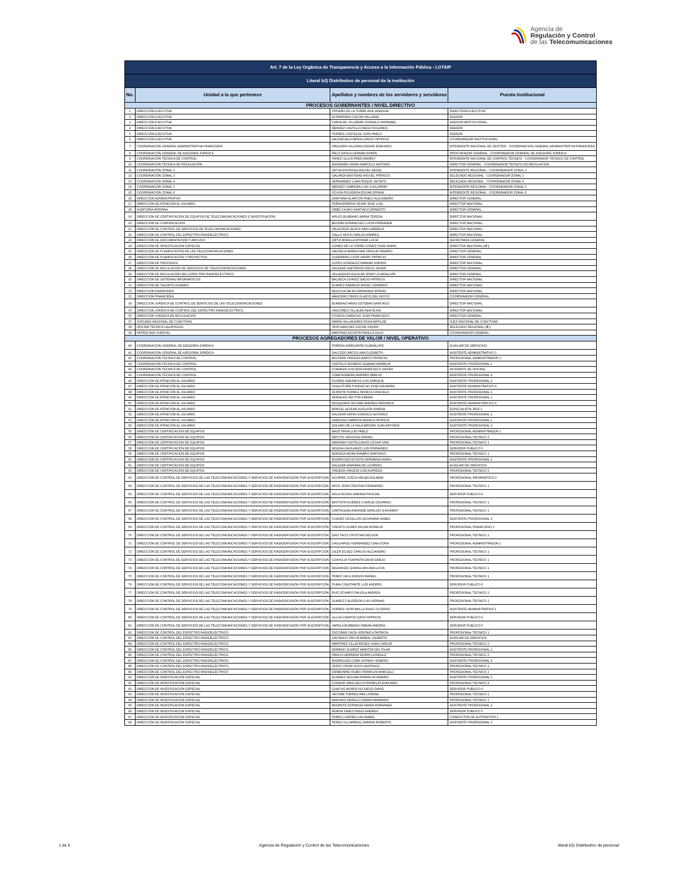Agencia de
Regulación y Control
de las Telecomunicaciones
| Art. 7 de la Ley Orgánica de Transparencia y Acceso a la Información Pública - LOTAIP | | | |
| --- | --- | --- | --- |
| Literal b2) Distributivo de personal de la institución | | | |
| No. | Unidad a la que pertenece | Apellidos y nombres de los servidores y servidoras | Puesto Institucional |
| PROCESOS GOBERNANTES / NIVEL DIRECTIVO | | | |
| 1 | DIRECCIÓN EJECUTIVA | PROAÑO DE LA TORRE ANA VANESSA | DIRECTORA EJECUTIVA |
| 2 | DIRECCIÓN EJECUTIVA | ALTAMIRANO OSCAR WILLIAMS | ASESOR |
| 3 | DIRECCIÓN EJECUTIVA | CARVAJAL VILLAMAR GONZALO NATANAEL | ASESOR INSTITUCIONAL |
| 4 | DIRECCIÓN EJECUTIVA | MENDEZ CASTILLO DIEGO ROLANDO | ASESOR |
| 5 | DIRECCIÓN EJECUTIVA | TORRES COSTALES JUAN PABLO | ASESOR |
| 6 | DIRECCIÓN EJECUTIVA | VALENZUELA MENA LORGIO PATRICIO | COORDINADOR INSTITUCIONAL |
| 7 | COORDINACIÓN GENERAL ADMINISTRATIVA FINANCIERA | ORQUERA VILLENAS EDGAR EDMUNDO | INTENDENTE NACIONAL DE GESTIÓN - COORDINACIÓN GENERAL ADMINISTRATIVA FINANCIERA |
| 8 | COORDINACIÓN GENERAL DE ASESORÍA JURÍDICA | PALIZ DAVILA HERNAN EFREN | PROCURADOR GENERAL - COORDINADOR GENERAL DE ASESORÍA JURÍDICA |
| 9 | COORDINACIÓN TÉCNICA DE CONTROL | YANEZ ULLOA FRED ANDREY | INTENDENTE NACIONAL DE CONTROL TÉCNICO - COORDINADOR TÉCNICO DE CONTROL |
| 10 | COORDINACIÓN TÉCNICA DE REGULACIÓN | AVENDAÑO MORA MARCELO ANTONIO | DIRECTOR GENERAL - COORDINADOR TÉCNICO DE REGULACIÓN |
| 11 | COORDINACIÓN ZONAL 2 | JATIVA ESPINOSA MIGUEL ANGEL | INTENDENTE REGIONAL - COORDINADOR ZONAL 2 |
| 12 | COORDINACIÓN ZONAL 3 | GALARZA BASTIDAS MIGUEL PATRICIO | DELEGADO REGIONAL - COORDINADOR ZONAL 3 |
| 13 | COORDINACIÓN ZONAL 4 | HERNANDEZ LUNA ROQUE JACINTO | DELEGADO REGIONAL - COORDINADOR ZONAL 4 |
| 14 | COORDINACIÓN ZONAL 5 | MENDEZ CABRERA LUIS GUILLERMO | INTENDENTE REGIONAL - COORDINADOR ZONAL 5 |
| 15 | COORDINACIÓN ZONAL 6 | OCHOA FIGUEROA EDGAR EFRAIN | INTENDENTE REGIONAL - COORDINADOR ZONAL 6 |
| 16 | DIRECCIÓN ADMINISTRATIVA | SANTIANA ALARCON PABLO ALEJANDRO | DIRECTOR GENERAL |
| 17 | DIRECCIÓN DE ATENCIÓN AL USUARIO | PEÑAHERRERA VEJAR JOSE LUIS | DIRECTOR NACIONAL |
| 18 | AUDITORÍA INTERNA | ORBE CAJIAO SANTIAGO ERNESTO | DIRECTOR GENERAL |
| 19 | DIRECCIÓN DE CERTIFICACIÓN DE EQUIPOS DE TELECOMUNICACIONES E INVESTIGACIÓN | AVILES BURBANO MARIA TERESA | DIRECTOR NACIONAL |
| 20 | DIRECCIÓN DE COMUNICACIÓN | BEGNINI DOMINGUEZ LUCIA FERNANDA | DIRECTOR NACIONAL |
| 21 | DIRECCIÓN DE CONTROL DE SERVICIOS DE TELECOMUNICACIONES | VALDIVIEZO BLACK ANA GABRIELA | DIRECTOR NACIONAL |
| 22 | DIRECCIÓN DE CONTROL DEL ESPECTRO RADIOELÉCTRICO | GALLO MOYA CARLOS ANDRES | DIRECTOR NACIONAL |
| 23 | DIRECCIÓN DE DOCUMENTACIÓN Y ARCHIVO | ORTIZ BONILLA MYRIAM LUCIA | SECRETARIA GENERAL |
| 24 | DIRECCIÓN DE INVESTIGACIÓN ESPECIAL | GOMEZ DE LA TORRE GOMEZ JOSE MARIA | DIRECTOR NACIONAL ( E ) |
| 25 | DIRECCIÓN DE PLANIFICACIÓN DE LAS TELECOMUNICACIONES | VALENCIA BARAHONA VIRGILIO RAMIRO | DIRECTOR GENERAL |
| 26 | DIRECCIÓN DE PLANIFICACIÓN Y PROYECTOS | GUERRERO LOOR HENRY PATRICIO | DIRECTOR GENERAL |
| 27 | DIRECCIÓN DE PROCESOS | LOPEZ GONZALEZ MARIAM SORAYA | DIRECTOR NACIONAL |
| 28 | DIRECCIÓN DE REGULACIÓN DE SERVICIOS DE TELECOMUNICACIONES | SALAZAR SAETEROS DIEGO JAVIER | DIRECTOR GENERAL |
| 29 | DIRECCIÓN DE REGULACIÓN DEL ESPECTRO RADIOELÉCTRICO | VELASQUEZ AGUILAR JENNY GUADALUPE | DIRECTOR GENERAL |
| 30 | DIRECCIÓN DE SISTEMAS INFORMÁTICOS | BALSECA CHAVEZ DIEGO PATRICIO | DIRECTOR NACIONAL |
| 31 | DIRECCIÓN DE TALENTO HUMANO | SUAREZ NARANJO ANGEL GERARDO | DIRECTOR NACIONAL |
| 32 | DIRECCIÓN FINANCIERA | SEGOVIA MEJIA FERNANDO EFRAÍN | DIRECTOR NACIONAL |
| 33 | DIRECCIÓN FINANCIERA | MANCERO PINOS GLADYS DEL ROCIO | COORDINADOR GENERAL |
| 34 | DIRECCIÓN JURÍDICA DE CONTROL DE SERVICIOS DE LAS TELECOMUNICACIONES | BURBANO ARIAS ESTEBAN SANTIAGO | DIRECTOR NACIONAL |
| 35 | DIRECCIÓN JURÍDICA DE CONTROL DEL ESPECTRO RADIOELÉCTRICO | VASCONEZ VILLALBA AIDA ELVIA | DIRECTOR NACIONAL |
| 36 | DIRECCIÓN JURÍDICA DE REGULACIÓN | POVEDA CAMACHO JUAN FRANCISCO | DIRECTOR GENERAL |
| 37 | JUZGADO NACIONAL DE COACTIVAS | MARIN VALLADARES ROSA MATILDE | JUEZ NACIONAL DE COACTIVAS |
| 38 | OFICINA TÉCNICA GALÁPAGOS | JAYA SANCHEZ OSCAR XAVIER | DELEGADO REGIONAL ( E ) |
| 39 | PATROCINIO JUDICIAL | MARTINEZ ACOSTA PADILLA JULIO | COORDINADOR GENERAL |
| PROCESOS AGREGADORES DE VALOR / NIVEL OPERATIVO | | | |
| 40 | COORDINACIÓN GENERAL DE ASESORÍA JURÍDICA | PORRAS MARGARITA GUADALUPE | AUXILIAR DE SERVICIOS |
| 41 | COORDINACIÓN GENERAL DE ASESORÍA JURÍDICA | SALCEDO ARCOS ANA ELIZABETH | ASISTENTE ADMINISTRATIVO 3 |
| 42 | COORDINACIÓN TÉCNICA DE CONTROL | BELTRAN VINUEZA MARCO PATRICIO | PROFESIONAL ADMINISTRADOR 3 |
| 43 | COORDINACIÓN TÉCNICA DE CONTROL | CASTILLO ROMERO SILBANA AMABILIA | ASISTENTE PROFESIONAL 1 |
| 44 | COORDINACIÓN TÉCNICA DE CONTROL | CHAMAZA CHICAIZA FRANCISCO XAVIER | AYUDANTE DE OFICINA |
| 45 | COORDINACIÓN TÉCNICA DE CONTROL | COBA ROMERO AMPARO MIREYA | ASISTENTE PROFESIONAL 4 |
| 46 | DIRECCIÓN DE ATENCIÓN AL USUARIO | FLORES SARANCHI LUIS ENRIQUE | ASISTENTE PROFESIONAL 2 |
| 47 | DIRECCIÓN DE ATENCIÓN AL USUARIO | GUALOTUÑA PUNGACHO JOSE EDUARDO | ASISTENTE ADMINISTRATIVO 4 |
| 48 | DIRECCIÓN DE ATENCIÓN AL USUARIO | IZURIETA TORRES MONICA GRACIELA | ASISTENTE PROFESIONAL 2 |
| 49 | DIRECCIÓN DE ATENCIÓN AL USUARIO | MORALES HECTOR FABIAN | ASISTENTE PROFESIONAL 1 |
| 50 | DIRECCIÓN DE ATENCIÓN AL USUARIO | MOSQUERA JACOME ANDREA VERONICA | ASISTENTE ADMINISTRATIVO 4 |
| 51 | DIRECCIÓN DE ATENCIÓN AL USUARIO | RENGEL ALVEAR AUGUSTA XIMENA | ESPECIALISTA JEFE 1 |
| 52 | DIRECCIÓN DE ATENCIÓN AL USUARIO | SALAZAR ESPIN GONZALO ALFONSO | ASISTENTE PROFESIONAL 1 |
| 53 | DIRECCIÓN DE ATENCIÓN AL USUARIO | SARZOSA CARRION MONICA PATRICIA | ASISTENTE PROFESIONAL 1 |
| 54 | DIRECCIÓN DE ATENCIÓN AL USUARIO | SOLANO DE LA SALA BROWN JUAN ANTONIO | ASISTENTE PROFESIONAL 3 |
| 55 | DIRECCIÓN DE CERTIFICACIÓN DE EQUIPOS | BAUZ TAPIA LUIS PABLO | PROFESIONAL ADMINISTRADOR 1 |
| 56 | DIRECCIÓN DE CERTIFICACIÓN DE EQUIPOS | MATUTE SAVICKAS RAFAEL | PROFESIONAL TECNICO 2 |
| 57 | DIRECCIÓN DE CERTIFICACIÓN DE EQUIPOS | MIRANDA CASTELLANOS CESAR IVAN | PROFESIONAL TECNICO 1 |
| 58 | DIRECCIÓN DE CERTIFICACIÓN DE EQUIPOS | MOLINA GAVILANEZ LUIS FERNANDO | SERVIDOR PUBLICO 5 |
| 59 | DIRECCIÓN DE CERTIFICACIÓN DE EQUIPOS | NORIEGA MORA RAMIRO SANTIAGO | PROFESIONAL TECNICO 1 |
| 60 | DIRECCIÓN DE CERTIFICACIÓN DE EQUIPOS | RODRIGUEZ ACOSTA GERMANIA MARIA | ASISTENTE PROFESIONAL 1 |
| 61 | DIRECCIÓN DE CERTIFICACIÓN DE EQUIPOS | SALAZAR MARIANA DE LOURDES | AUXILIAR DE SERVICIOS |
| 62 | DIRECCIÓN DE CERTIFICACIÓN DE EQUIPOS | VINUEZA VINUEZA LUIS ALFREDO | PROFESIONAL TECNICO 2 |
| 63 | DIRECCIÓN DE CONTROL DE SERVICIOS DE LAS TELECOMUNICACIONES Y SERVICIOS DE RADIODIFUSIÓN POR SUSCRIPCIÓN | AGUIRRE CHECA MELBA SOLIMAR | PROFESIONAL INFORMATICO 2 |
| 64 | DIRECCIÓN DE CONTROL DE SERVICIOS DE LAS TELECOMUNICACIONES Y SERVICIOS DE RADIODIFUSIÓN POR SUSCRIPCIÓN | ARCE VERA CRISTIAN FERNANDO | PROFESIONAL TECNICO 1 |
| 65 | DIRECCIÓN DE CONTROL DE SERVICIOS DE LAS TELECOMUNICACIONES Y SERVICIOS DE RADIODIFUSIÓN POR SUSCRIPCIÓN | AVILA ROSAS AMANDA PAULINA | SERVIDOR PUBLICO 6 |
| 66 | DIRECCIÓN DE CONTROL DE SERVICIOS DE LAS TELECOMUNICACIONES Y SERVICIOS DE RADIODIFUSIÓN POR SUSCRIPCIÓN | BAUTISTA DUEÑAS CHARLIE EDUARDO | PROFESIONAL TECNICO 1 |
| 67 | DIRECCIÓN DE CONTROL DE SERVICIOS DE LAS TELECOMUNICACIONES Y SERVICIOS DE RADIODIFUSIÓN POR SUSCRIPCIÓN | CARTAGENA ANDRADE MARLON JHOVANNY | PROFESIONAL TECNICO 1 |
| 68 | DIRECCIÓN DE CONTROL DE SERVICIOS DE LAS TELECOMUNICACIONES Y SERVICIOS DE RADIODIFUSIÓN POR SUSCRIPCIÓN | CHAVEZ CEVALLOS GIOVANINA ISABEL | ASISTENTE PROFESIONAL 2 |
| 69 | DIRECCIÓN DE CONTROL DE SERVICIOS DE LAS TELECOMUNICACIONES Y SERVICIOS DE RADIODIFUSIÓN POR SUSCRIPCIÓN | CRESPO GOMEZ WILMA ROMELIA | PROFESIONAL FINANCIERO 1 |
| 70 | DIRECCIÓN DE CONTROL DE SERVICIOS DE LAS TELECOMUNICACIONES Y SERVICIOS DE RADIODIFUSIÓN POR SUSCRIPCIÓN | DIAZ TACO CRYSTIAN NELSON | PROFESIONAL TECNICO 1 |
| 71 | DIRECCIÓN DE CONTROL DE SERVICIOS DE LAS TELECOMUNICACIONES Y SERVICIOS DE RADIODIFUSIÓN POR SUSCRIPCIÓN | GAGLIARDO HERNANDEZ GINA SOFIA | PROFESIONAL ADMINISTRADOR 1 |
| 72 | DIRECCIÓN DE CONTROL DE SERVICIOS DE LAS TELECOMUNICACIONES Y SERVICIOS DE RADIODIFUSIÓN POR SUSCRIPCIÓN | GILER EGUEZ CARLOS ALEJANDRO | PROFESIONAL TECNICO 1 |
| 73 | DIRECCIÓN DE CONTROL DE SERVICIOS DE LAS TELECOMUNICACIONES Y SERVICIOS DE RADIODIFUSIÓN POR SUSCRIPCIÓN | GUAYGUA TOAPANTA DAVID EMILIO | PROFESIONAL TECNICO 1 |
| 74 | DIRECCIÓN DE CONTROL DE SERVICIOS DE LAS TELECOMUNICACIONES Y SERVICIOS DE RADIODIFUSIÓN POR SUSCRIPCIÓN | NAZAMUES QUENGUAN ANA LUCIA | PROFESIONAL TECNICO 1 |
| 75 | DIRECCIÓN DE CONTROL DE SERVICIOS DE LAS TELECOMUNICACIONES Y SERVICIOS DE RADIODIFUSIÓN POR SUSCRIPCIÓN | PEREZ VACA EDISON RAFAEL | PROFESIONAL TECNICO 1 |
| 76 | DIRECCIÓN DE CONTROL DE SERVICIOS DE LAS TELECOMUNICACIONES Y SERVICIOS DE RADIODIFUSIÓN POR SUSCRIPCIÓN | PUMA CONSTANTE LUIS ANDRES | SERVIDOR PUBLICO 6 |
| 77 | DIRECCIÓN DE CONTROL DE SERVICIOS DE LAS TELECOMUNICACIONES Y SERVICIOS DE RADIODIFUSIÓN POR SUSCRIPCIÓN | RUIZ OCAMPO PAHOLA ANDREA | PROFESIONAL TECNICO 2 |
| 78 | DIRECCIÓN DE CONTROL DE SERVICIOS DE LAS TELECOMUNICACIONES Y SERVICIOS DE RADIODIFUSIÓN POR SUSCRIPCIÓN | SUAREZ CALDERON LUIS HERNAN | PROFESIONAL TECNICO 1 |
| 79 | DIRECCIÓN DE CONTROL DE SERVICIOS DE LAS TELECOMUNICACIONES Y SERVICIOS DE RADIODIFUSIÓN POR SUSCRIPCIÓN | TORRES VEINTIMILLA ISAAC OLIVERIO | ASISTENTE ADMINISTRATIVO 1 |
| 80 | DIRECCIÓN DE CONTROL DE SERVICIOS DE LAS TELECOMUNICACIONES Y SERVICIOS DE RADIODIFUSIÓN POR SUSCRIPCIÓN | ULLOA CAMPOS DAYSI PATRICIA | SERVIDOR PUBLICO 6 |
| 81 | DIRECCIÓN DE CONTROL DE SERVICIOS DE LAS TELECOMUNICACIONES Y SERVICIOS DE RADIODIFUSIÓN POR SUSCRIPCIÓN | VARELA BURBANO FABIAN ANDRES | SERVIDOR PUBLICO 5 |
| 82 | DIRECCIÓN DE CONTROL DEL ESPECTRO RADIOELÉCTRICO | ESCOBAR CAIZA VERONICA PATRICIA | PROFESIONAL TECNICO 1 |
| 83 | DIRECCIÓN DE CONTROL DEL ESPECTRO RADIOELÉCTRICO | LINCANGO PACHA ANIBAL GILBERTO | AUXILIAR DE SERVICIOS |
| 84 | DIRECCIÓN DE CONTROL DEL ESPECTRO RADIOELÉCTRICO | MARTINEZ VILLACRESES JUAN CARLOS | PROFESIONAL TECNICO 2 |
| 85 | DIRECCIÓN DE CONTROL DEL ESPECTRO RADIOELÉCTRICO | MORENO SUAREZ MARITZA DEL PILAR | ASISTENTE PROFESIONAL 1 |
| 86 | DIRECCIÓN DE CONTROL DEL ESPECTRO RADIOELÉCTRICO | PANCHI HERRERA EDWIN GONZALO | PROFESIONAL TECNICO 3 |
| 87 | DIRECCIÓN DE CONTROL DEL ESPECTRO RADIOELÉCTRICO | RODRIGUEZ COBA JHONNY HOMERO | ASISTENTE PROFESIONAL 2 |
| 88 | DIRECCIÓN DE CONTROL DEL ESPECTRO RADIOELÉCTRICO | YEPEZ CROW HUGO SANTIAGO | PROFESIONAL TECNICO 1 |
| 89 | DIRECCIÓN DE CONTROL DEL ESPECTRO RADIOELÉCTRICO | ZAMBONINO RUBIO FRANKLIN MARCELO | PROFESIONAL TECNICO 3 |
| 90 | DIRECCIÓN DE INVESTIGACIÓN ESPECIAL | ALVAREZ SEGURA FRANKLIN RAMIRO | ASISTENTE PROFESIONAL 3 |
| 91 | DIRECCIÓN DE INVESTIGACIÓN ESPECIAL | CONDOR MAIGUALCA FRANKLIN EDMUNDO | PROFESIONAL TECNICO 4 |
| 92 | DIRECCIÓN DE INVESTIGACIÓN ESPECIAL | GUACHO MOROCHO DIEGO DAVID | SERVIDOR PUBLICO 6 |
| 93 | DIRECCIÓN DE INVESTIGACIÓN ESPECIAL | JACOME TORRES ANA LORENA | PROFESIONAL TECNICO 1 |
| 94 | DIRECCIÓN DE INVESTIGACIÓN ESPECIAL | NARVAEZ MORILLO EDWIN ARMANDO | PROFESIONAL TECNICO 1 |
| 95 | DIRECCIÓN DE INVESTIGACIÓN ESPECIAL | NEGRETE ESPINOSA MARIA FERNANDA | ASISTENTE PROFESIONAL 1 |
| 96 | DIRECCIÓN DE INVESTIGACIÓN ESPECIAL | NOBOA YANEZ DIEGO ANDRES | SERVIDOR PUBLICO 5 |
| 97 | DIRECCIÓN DE INVESTIGACIÓN ESPECIAL | PEREZ LUDEÑA LUIS ANIBAL | CONDUCTOR DE AUTOMOTOR 1 |
| 98 | DIRECCIÓN DE INVESTIGACIÓN ESPECIAL | PEREZ VILLARREAL DARWIN ROBERTO | ASISTENTE PROFESIONAL 3 |
1 de 5 Agencia de Regulación y Control de las Telecomunicaciones literal b2) Distributivo de personal